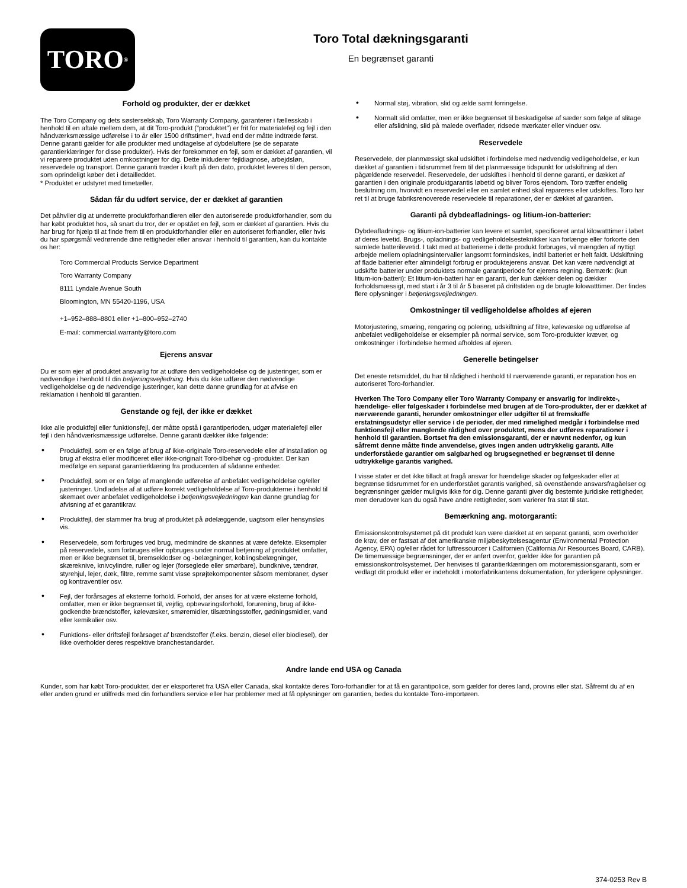TORO<sup>®</sup>
Toro Total dækningsgaranti
En begrænset garanti
Forhold og produkter, der er dækket
The Toro Company og dets søsterselskab, Toro Warranty Company, garanterer i fællesskab i henhold til en aftale mellem dem, at dit Toro-produkt ("produktet") er frit for materialefejl og fejl i den håndværksmæssige udførelse i to år eller 1500 driftstimer*, hvad end der måtte indtræde først. Denne garanti gælder for alle produkter med undtagelse af dybdeluftere (se de separate garantierklæringer for disse produkter). Hvis der forekommer en fejl, som er dækket af garantien, vil vi reparere produktet uden omkostninger for dig. Dette inkluderer fejldiagnose, arbejdsløn, reservedele og transport. Denne garanti træder i kraft på den dato, produktet leveres til den person, som oprindeligt køber det i detailleddet.
* Produktet er udstyret med timetæller.
Sådan får du udført service, der er dækket af garantien
Det påhviler dig at underrette produktforhandleren eller den autoriserede produktforhandler, som du har købt produktet hos, så snart du tror, der er opstået en fejl, som er dækket af garantien. Hvis du har brug for hjælp til at finde frem til en produktforhandler eller en autoriseret forhandler, eller hvis du har spørgsmål vedrørende dine rettigheder eller ansvar i henhold til garantien, kan du kontakte os her:
Toro Commercial Products Service Department
Toro Warranty Company
8111 Lyndale Avenue South
Bloomington, MN 55420-1196, USA
+1–952–888–8801 eller +1–800–952–2740
E-mail: commercial.warranty@toro.com
Ejerens ansvar
Du er som ejer af produktet ansvarlig for at udføre den vedligeholdelse og de justeringer, som er nødvendige i henhold til din betjeningsvejledning. Hvis du ikke udfører den nødvendige vedligeholdelse og de nødvendige justeringer, kan dette danne grundlag for at afvise en reklamation i henhold til garantien.
Genstande og fejl, der ikke er dækket
Ikke alle produktfejl eller funktionsfejl, der måtte opstå i garantiperioden, udgør materialefejl eller fejl i den håndværksmæssige udførelse. Denne garanti dækker ikke følgende:
• Produktfejl, som er en følge af brug af ikke-originale Toro-reservedele eller af installation og brug af ekstra eller modificeret eller ikke-originalt Toro-tilbehør og -produkter. Der kan medfølge en separat garantierklæring fra producenten af sådanne enheder.
• Produktfejl, som er en følge af manglende udførelse af anbefalet vedligeholdelse og/eller justeringer. Undladelse af at udføre korrekt vedligeholdelse af Toro-produkterne i henhold til skemaet over anbefalet vedligeholdelse i betjeningsvejledningen kan danne grundlag for afvisning af et garantikrav.
• Produktfejl, der stammer fra brug af produktet på ødelæggende, uagtsom eller hensynsløs vis.
• Reservedele, som forbruges ved brug, medmindre de skønnes at være defekte. Eksempler på reservedele, som forbruges eller opbruges under normal betjening af produktet omfatter, men er ikke begrænset til, bremseklodser og -belægninger, koblingsbelægninger, skæreknive, knivcylindre, ruller og lejer (forseglede eller smørbare), bundknive, tændrør, styrehjul, lejer, dæk, filtre, remme samt visse sprøjtekomponenter såsom membraner, dyser og kontraventiler osv.
• Fejl, der forårsages af eksterne forhold. Forhold, der anses for at være eksterne forhold, omfatter, men er ikke begrænset til, vejrlig, opbevaringsforhold, forurening, brug af ikke-godkendte brændstoffer, kølevæsker, smøremidler, tilsætningsstoffer, gødningsmidler, vand eller kemikalier osv.
• Funktions- eller driftsfejl forårsaget af brændstoffer (f.eks. benzin, diesel eller biodiesel), der ikke overholder deres respektive branchestandarder.
• Normal støj, vibration, slid og ælde samt forringelse.
• Normalt slid omfatter, men er ikke begrænset til beskadigelse af sæder som følge af slitage eller afslidning, slid på malede overflader, ridsede mærkater eller vinduer osv.
Reservedele
Reservedele, der planmæssigt skal udskiftet i forbindelse med nødvendig vedligeholdelse, er kun dækket af garantien i tidsrummet frem til det planmæssige tidspunkt for udskiftning af den pågældende reservedel. Reservedele, der udskiftes i henhold til denne garanti, er dækket af garantien i den originale produktgarantis løbetid og bliver Toros ejendom. Toro træffer endelig beslutning om, hvorvidt en reservedel eller en samlet enhed skal repareres eller udskiftes. Toro har ret til at bruge fabriksrenoverede reservedele til reparationer, der er dækket af garantien.
Garanti på dybdeafladnings- og litium-ion-batterier:
Dybdeafladnings- og litium-ion-batterier kan levere et samlet, specificeret antal kilowatttimer i løbet af deres levetid. Brugs-, opladnings- og vedligeholdelsesteknikker kan forlænge eller forkorte den samlede batterilevetid. I takt med at batterierne i dette produkt forbruges, vil mængden af nyttigt arbejde mellem opladningsintervaller langsomt formindskes, indtil batteriet er helt faldt. Udskiftning af flade batterier efter almindeligt forbrug er produktejerens ansvar. Det kan være nødvendigt at udskifte batterier under produktets normale garantiperiode for ejerens regning. Bemærk: (kun litium-ion-batteri): Et litium-ion-batteri har en garanti, der kun dækker delen og dækker forholdsmæssigt, med start i år 3 til år 5 baseret på driftstiden og de brugte kilowatttimer. Der findes flere oplysninger i betjeningsvejledningen.
Omkostninger til vedligeholdelse afholdes af ejeren
Motorjustering, smøring, rengøring og polering, udskiftning af filtre, kølevæske og udførelse af anbefalet vedligeholdelse er eksempler på normal service, som Toro-produkter kræver, og omkostninger i forbindelse hermed afholdes af ejeren.
Generelle betingelser
Det eneste retsmiddel, du har til rådighed i henhold til nærværende garanti, er reparation hos en autoriseret Toro-forhandler.
Hverken The Toro Company eller Toro Warranty Company er ansvarlig for indirekte-, hændelige- eller følgeskader i forbindelse med brugen af de Toro-produkter, der er dækket af nærværende garanti, herunder omkostninger eller udgifter til at fremskaffe erstatningsudstyr eller service i de perioder, der med rimelighed medgår i forbindelse med funktionsfejl eller manglende rådighed over produktet, mens der udføres reparationer i henhold til garantien. Bortset fra den emissionsgaranti, der er nævnt nedenfor, og kun såfremt denne måtte finde anvendelse, gives ingen anden udtrykkelig garanti. Alle underforståede garantier om salgbarhed og brugsegnethed er begrænset til denne udtrykkelige garantis varighed.
I visse stater er det ikke tilladt at fragå ansvar for hændelige skader og følgeskader eller at begrænse tidsrummet for en underforstået garantis varighed, så ovenstående ansvarsfragåelser og begrænsninger gælder muligvis ikke for dig. Denne garanti giver dig bestemte juridiske rettigheder, men derudover kan du også have andre rettigheder, som varierer fra stat til stat.
Bemærkning ang. motorgaranti:
Emissionskontrolsystemet på dit produkt kan være dækket at en separat garanti, som overholder de krav, der er fastsat af det amerikanske miljøbeskyttelsesagentur (Environmental Protection Agency, EPA) og/eller rådet for luftressourcer i Californien (California Air Resources Board, CARB). De timemæssige begrænsninger, der er anført ovenfor, gælder ikke for garantien på emissionskontrolsystemet. Der henvises til garantierklæringen om motoremissionsgaranti, som er vedlagt dit produkt eller er indeholdt i motorfabrikantens dokumentation, for yderligere oplysninger.
Andre lande end USA og Canada
Kunder, som har købt Toro-produkter, der er eksporteret fra USA eller Canada, skal kontakte deres Toro-forhandler for at få en garantipolice, som gælder for deres land, provins eller stat. Såfremt du af en eller anden grund er utilfreds med din forhandlers service eller har problemer med at få oplysninger om garantien, bedes du kontakte Toro-importøren.
374-0253 Rev B